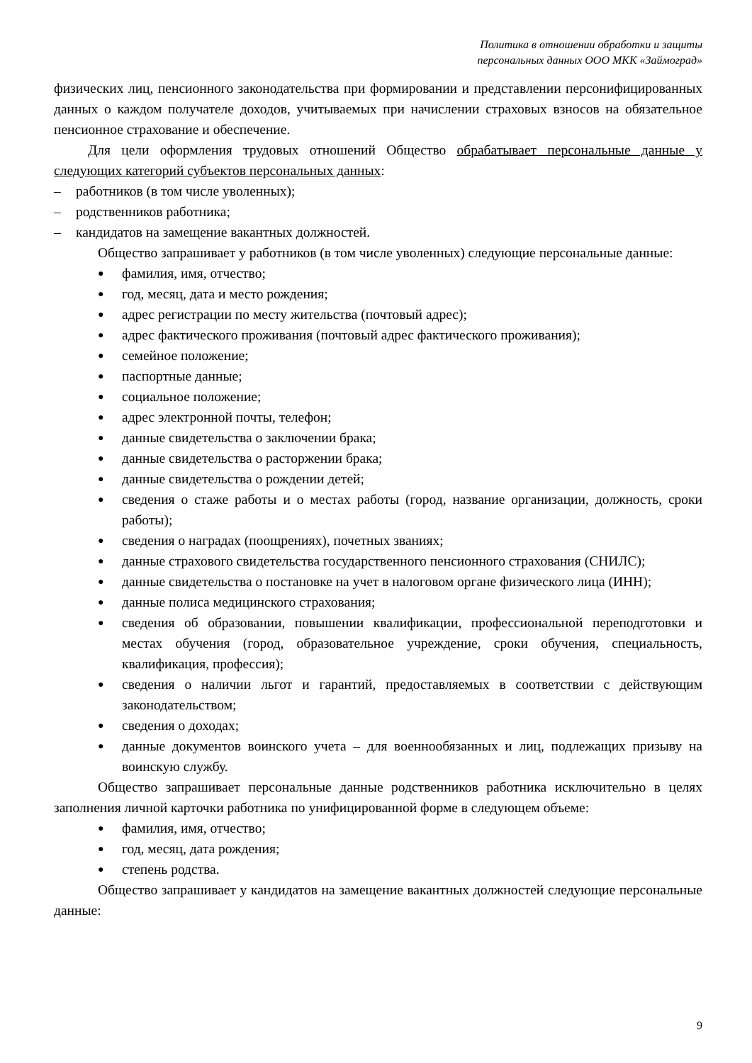Политика в отношении обработки и защиты
персональных данных ООО МКК «Займоград»
физических лиц, пенсионного законодательства при формировании и представлении персонифицированных данных о каждом получателе доходов, учитываемых при начислении страховых взносов на обязательное пенсионное страхование и обеспечение.
Для цели оформления трудовых отношений Общество обрабатывает персональные данные у следующих категорий субъектов персональных данных:
– работников (в том числе уволенных);
– родственников работника;
– кандидатов на замещение вакантных должностей.
Общество запрашивает у работников (в том числе уволенных) следующие персональные данные:
● фамилия, имя, отчество;
● год, месяц, дата и место рождения;
● адрес регистрации по месту жительства (почтовый адрес);
● адрес фактического проживания (почтовый адрес фактического проживания);
● семейное положение;
● паспортные данные;
● социальное положение;
● адрес электронной почты, телефон;
● данные свидетельства о заключении брака;
● данные свидетельства о расторжении брака;
● данные свидетельства о рождении детей;
● сведения о стаже работы и о местах работы (город, название организации, должность, сроки работы);
● сведения о наградах (поощрениях), почетных званиях;
● данные страхового свидетельства государственного пенсионного страхования (СНИЛС);
● данные свидетельства о постановке на учет в налоговом органе физического лица (ИНН);
● данные полиса медицинского страхования;
● сведения об образовании, повышении квалификации, профессиональной переподготовки и местах обучения (город, образовательное учреждение, сроки обучения, специальность, квалификация, профессия);
● сведения о наличии льгот и гарантий, предоставляемых в соответствии с действующим законодательством;
● сведения о доходах;
● данные документов воинского учета – для военнообязанных и лиц, подлежащих призыву на воинскую службу.
Общество запрашивает персональные данные родственников работника исключительно в целях заполнения личной карточки работника по унифицированной форме в следующем объеме:
● фамилия, имя, отчество;
● год, месяц, дата рождения;
● степень родства.
Общество запрашивает у кандидатов на замещение вакантных должностей следующие персональные данные:
9